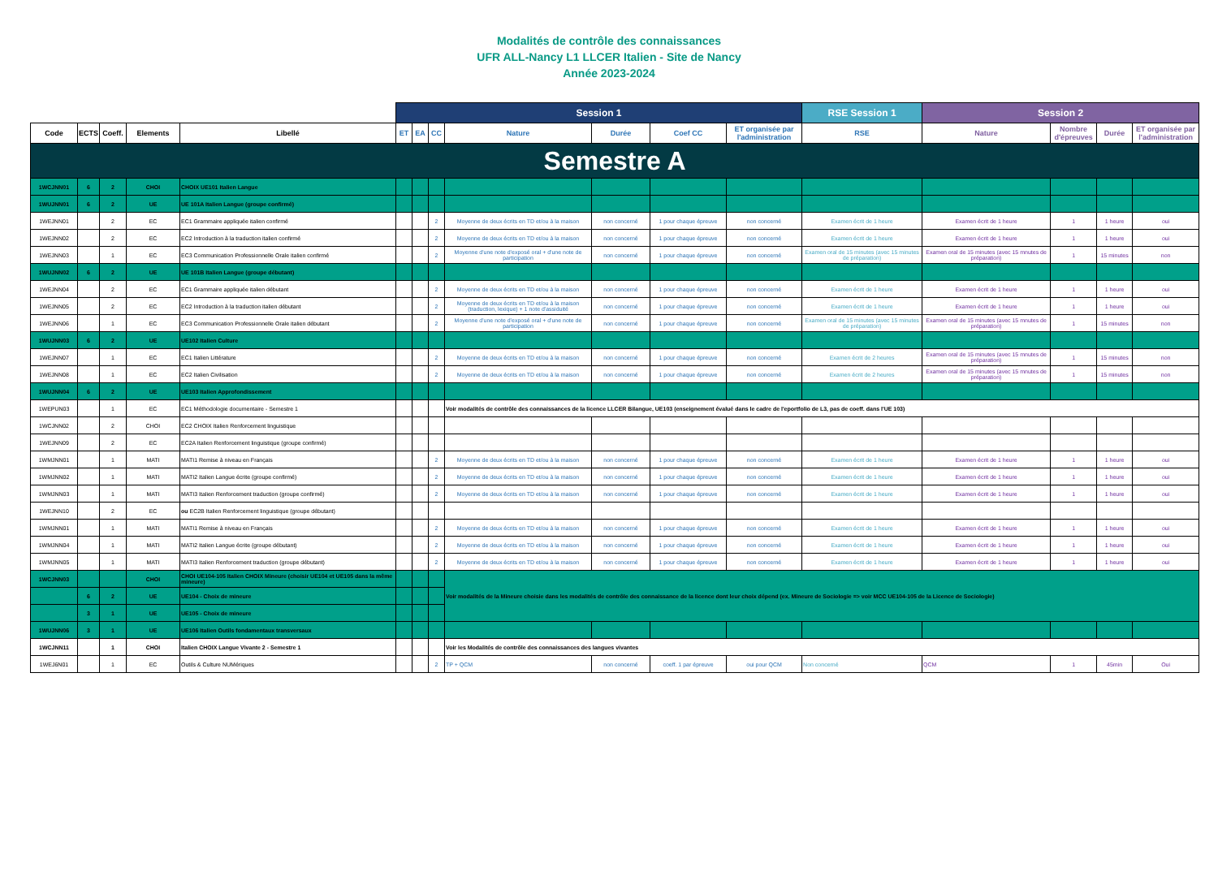Modalités de contrôle des connaissances
UFR ALL-Nancy L1 LLCER Italien - Site de Nancy
Année 2023-2024
| | | | | | Session 1 | | | | | | | RSE Session 1 | Session 2 | | | |
| Code | ECTS | Coeff. | Elements | Libellé | ET | EA | CC | Nature | Durée | Coef CC | ET organisée par l'administration | RSE | Nature | Nombre d'épreuves | Durée | ET organisée par l'administration |
| Semestre A | | | | | | | | | | | | | | | | |
| 1WCJNN01 | 6 | 2 | CHOI | CHOIX UE101 Italien Langue | | | | | | | | | | | | |
| 1WUJNN01 | 6 | 2 | UE | UE 101A Italien Langue (groupe confirmé) | | | | | | | | | | | | |
| 1WEJNN01 | | 2 | EC | EC1 Grammaire appliquée italien confirmé | | | 2 | Moyenne de deux écrits en TD et/ou à la maison | non concerné | 1 pour chaque épreuve | non concerné | Examen écrit de 1 heure | Examen écrit de 1 heure | 1 | 1 heure | oui |
| 1WEJNN02 | | 2 | EC | EC2 Introduction à la traduction italien confirmé | | | 2 | Moyenne de deux écrits en TD et/ou à la maison | non concerné | 1 pour chaque épreuve | non concerné | Examen écrit de 1 heure | Examen écrit de 1 heure | 1 | 1 heure | oui |
| 1WEJNN03 | | 1 | EC | EC3 Communication Professionnelle Orale italien confirmé | | | 2 | Moyenne d'une note d'exposé oral + d'une note de participation | non concerné | 1 pour chaque épreuve | non concerné | Examen oral de 15 minutes (avec 15 minutes de préparation) | Examen oral de 15 minutes (avec 15 mnutes de préparation) | 1 | 15 minutes | non |
| 1WUJNN02 | 6 | 2 | UE | UE 101B Italien Langue (groupe débutant) | | | | | | | | | | | | |
| 1WEJNN04 | | 2 | EC | EC1 Grammaire appliquée italien débutant | | | 2 | Moyenne de deux écrits en TD et/ou à la maison | non concerné | 1 pour chaque épreuve | non concerné | Examen écrit de 1 heure | Examen écrit de 1 heure | 1 | 1 heure | oui |
| 1WEJNN05 | | 2 | EC | EC2 Introduction à la traduction italien débutant | | | 2 | Moyenne de deux écrits en TD et/ou à la maison (traduction, lexique) + 1 note d'assiduité | non concerné | 1 pour chaque épreuve | non concerné | Examen écrit de 1 heure | Examen écrit de 1 heure | 1 | 1 heure | oui |
| 1WEJNN06 | | 1 | EC | EC3 Communication Professionnelle Orale italien débutant | | | 2 | Moyenne d'une note d'exposé oral + d'une note de participation | non concerné | 1 pour chaque épreuve | non concerné | Examen oral de 15 minutes (avec 15 minutes de préparation) | Examen oral de 15 minutes (avec 15 mnutes de préparation) | 1 | 15 minutes | non |
| 1WUJNN03 | 6 | 2 | UE | UE102 Italien Culture | | | | | | | | | | | | |
| 1WEJNN07 | | 1 | EC | EC1 Italien Littérature | | | 2 | Moyenne de deux écrits en TD et/ou à la maison | non concerné | 1 pour chaque épreuve | non concerné | Examen écrit de 2 heures | Examen oral de 15 minutes (avec 15 mnutes de préparation) | 1 | 15 minutes | non |
| 1WEJNN08 | | 1 | EC | EC2 Italien Civilisation | | | 2 | Moyenne de deux écrits en TD et/ou à la maison | non concerné | 1 pour chaque épreuve | non concerné | Examen écrit de 2 heures | Examen oral de 15 minutes (avec 15 mnutes de préparation) | 1 | 15 minutes | non |
| 1WUJNN04 | 6 | 2 | UE | UE103 Italien Approfondissement | | | | | | | | | | | | |
| 1WEPUN03 | | 1 | EC | EC1 Méthodologie documentaire - Semestre 1 | | | | Voir modalités de contrôle des connaissances de la licence LLCER Bilangue, UE103 (enseignement évalué dans le cadre de l'eportfolio de L3, pas de coeff. dans l'UE 103) | | | | | | | | |
| 1WCJNN02 | | 2 | CHOI | EC2 CHOIX Italien Renforcement linguistique | | | | | | | | | | | | |
| 1WEJNN09 | | 2 | EC | EC2A Italien Renforcement linguistique (groupe confirmé) | | | | | | | | | | | | |
| 1WMJNN01 | | 1 | MATI | MATI1 Remise à niveau en Français | | | 2 | Moyenne de deux écrits en TD et/ou à la maison | non concerné | 1 pour chaque épreuve | non concerné | Examen écrit de 1 heure | Examen écrit de 1 heure | 1 | 1 heure | oui |
| 1WMJNN02 | | 1 | MATI | MATI2 Italien Langue écrite (groupe confirmé) | | | 2 | Moyenne de deux écrits en TD et/ou à la maison | non concerné | 1 pour chaque épreuve | non concerné | Examen écrit de 1 heure | Examen écrit de 1 heure | 1 | 1 heure | oui |
| 1WMJNN03 | | 1 | MATI | MATI3 Italien Renforcement traduction (groupe confirmé) | | | 2 | Moyenne de deux écrits en TD et/ou à la maison | non concerné | 1 pour chaque épreuve | non concerné | Examen écrit de 1 heure | Examen écrit de 1 heure | 1 | 1 heure | oui |
| 1WEJNN10 | | 2 | EC | ou EC2B Italien Renforcement linguistique (groupe débutant) | | | | | | | | | | | | |
| 1WMJNN01 | | 1 | MATI | MATI1 Remise à niveau en Français | | | 2 | Moyenne de deux écrits en TD et/ou à la maison | non concerné | 1 pour chaque épreuve | non concerné | Examen écrit de 1 heure | Examen écrit de 1 heure | 1 | 1 heure | oui |
| 1WMJNN04 | | 1 | MATI | MATI2 Italien Langue écrite (groupe débutant) | | | 2 | Moyenne de deux écrits en TD et/ou à la maison | non concerné | 1 pour chaque épreuve | non concerné | Examen écrit de 1 heure | Examen écrit de 1 heure | 1 | 1 heure | oui |
| 1WMJNN05 | | 1 | MATI | MATI3 Italien Renforcement traduction (groupe débutant) | | | 2 | Moyenne de deux écrits en TD et/ou à la maison | non concerné | 1 pour chaque épreuve | non concerné | Examen écrit de 1 heure | Examen écrit de 1 heure | 1 | 1 heure | oui |
| 1WCJNN03 | | | CHOI | CHOI UE104-105 Italien CHOIX Mineure (choisir UE104 et UE105 dans la même mineure) | | | | Voir modalités de la Mineure choisie dans les modalités de contrôle des connaissance de la licence dont leur choix dépend (ex. Mineure de Sociologie => voir MCC UE104-105 de la Licence de Sociologie) | | | | | | | | |
| | 6 | 2 | UE | UE104 - Choix de mineure | | | | | | | | | | | | |
| | 3 | 1 | UE | UE105 - Choix de mineure | | | | | | | | | | | | |
| 1WUJNN06 | 3 | 1 | UE | UE106 Italien Outils fondamentaux transversaux | | | | | | | | | | | | |
| 1WCJNN11 | | 1 | CHOI | Italien CHOIX Langue Vivante 2 - Semestre 1 | | | | Voir les Modalités de contrôle des connaissances des langues vivantes | | | | | | | | |
| 1WEJ6N01 | | 1 | EC | Outils & Culture NUMériques | | | 2 | TP + QCM | non concerné | coeff. 1 par épreuve | oui pour QCM | Non concerné | QCM | 1 | 45min | Oui |